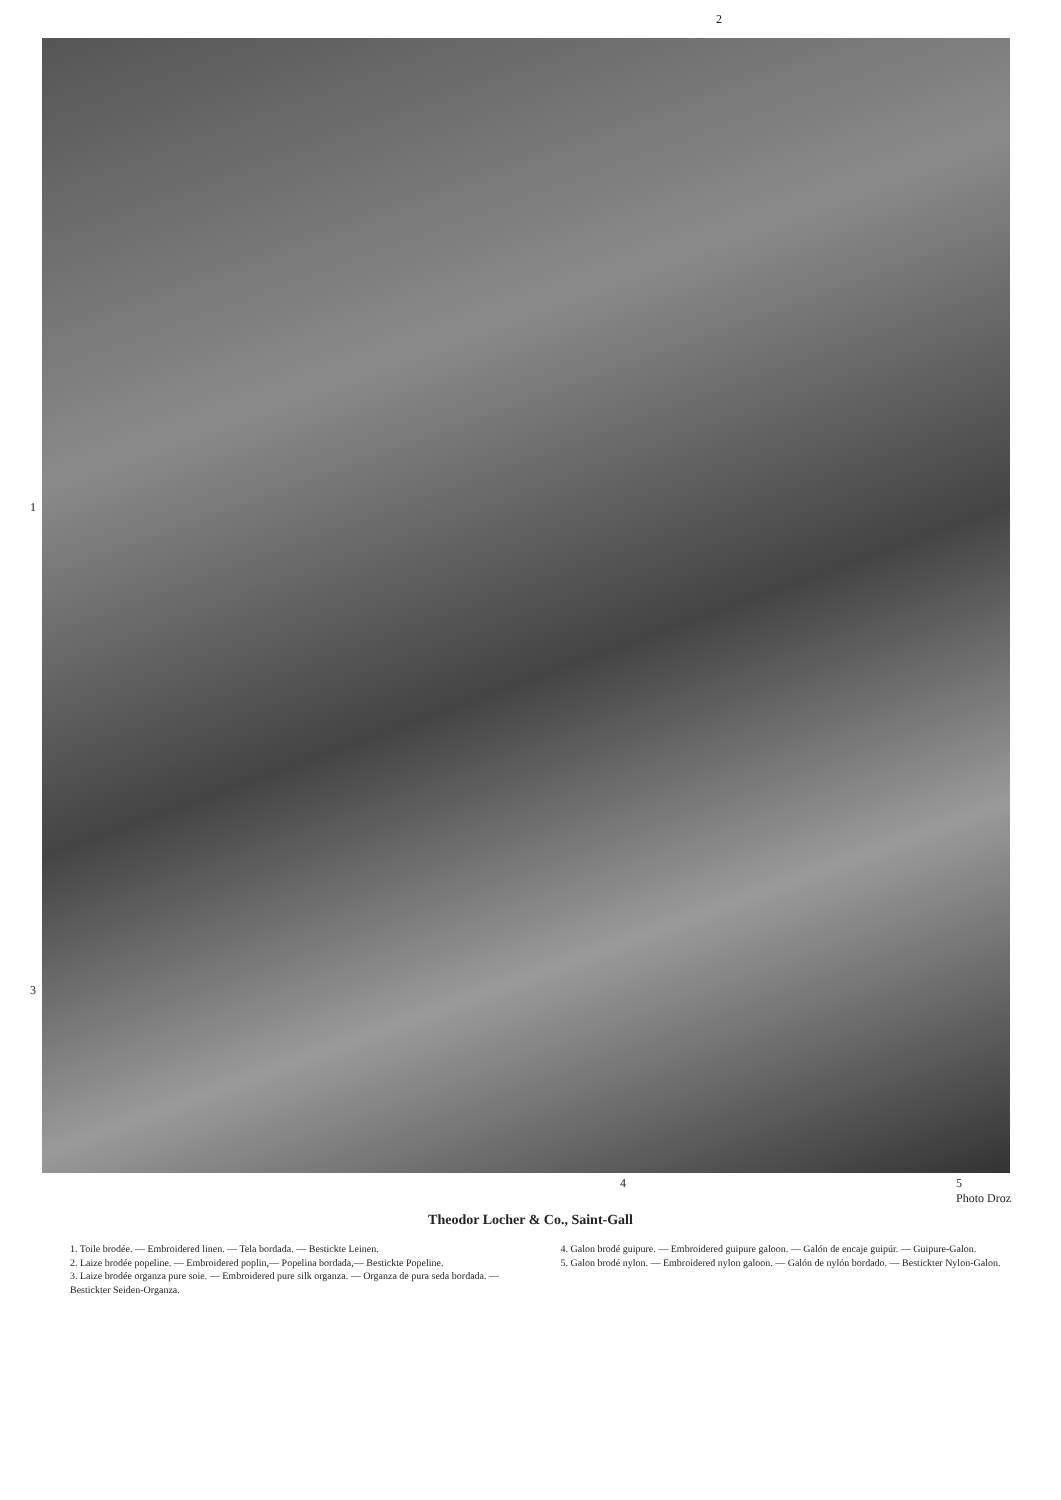2
1
3
4 5
Photo Droz
Theodor Locher & Co., Saint-Gall
1. Toile brodée. — Embroidered linen. — Tela bordada. — Bestickte Leinen.
2. Laize brodée popeline. — Embroidered poplin,— Popelina bordada,— Bestickte Popeline.
3. Laize brodée organza pure soie. — Embroidered pure silk organza. — Organza de pura seda bordada. — Bestickter Seiden-Organza.
4. Galon brodé guipure. — Embroidered guipure galoon. — Galón de encaje guipúr. — Guipure-Galon.
5. Galon brodé nylon. — Embroidered nylon galoon. — Galón de nylón bordado. — Bestickter Nylon-Galon.